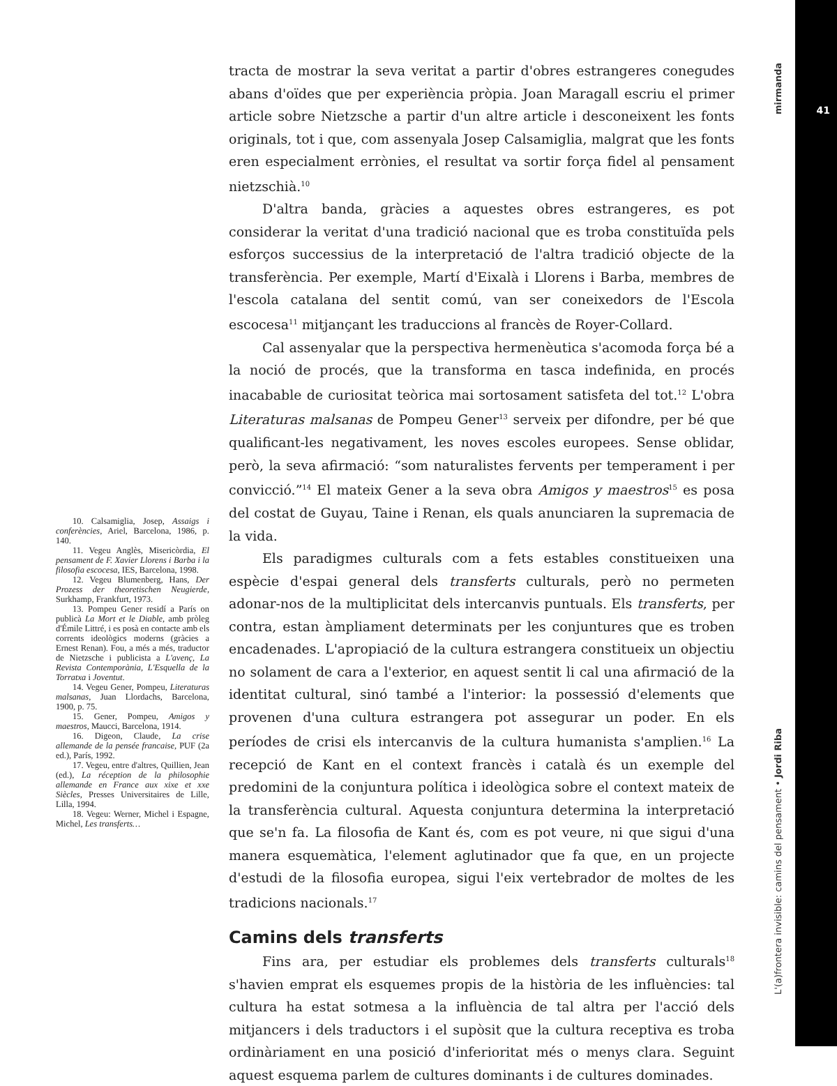41
mirmanda
L'(a)frontera invisible: camins del pensament • Jordi Riba
10. Calsamiglia, Josep, Assaigs i conferències, Ariel, Barcelona, 1986, p. 140.
11. Vegeu Anglès, Misericòrdia, El pensament de F. Xavier Llorens i Barba i la filosofia escocesa, IES, Barcelona, 1998.
12. Vegeu Blumenberg, Hans, Der Prozess der theoretischen Neugierde, Surkhamp, Frankfurt, 1973.
13. Pompeu Gener residí a París on publicà La Mort et le Diable, amb pròleg d'Émile Littré, i es posà en contacte amb els corrents ideològics moderns (gràcies a Ernest Renan). Fou, a més a més, traductor de Nietzsche i publicista a L'avenç, La Revista Contemporània, L'Esquella de la Torratxa i Joventut.
14. Vegeu Gener, Pompeu, Literaturas malsanas, Juan Llordachs, Barcelona, 1900, p. 75.
15. Gener, Pompeu, Amigos y maestros, Maucci, Barcelona, 1914.
16. Digeon, Claude, La crise allemande de la pensée francaise, PUF (2a ed.), París, 1992.
17. Vegeu, entre d'altres, Quillien, Jean (ed.), La réception de la philosophie allemande en France aux xixe et xxe Siècles, Presses Universitaires de Lille, Lilla, 1994.
18. Vegeu: Werner, Michel i Espagne, Michel, Les transferts…
tracta de mostrar la seva veritat a partir d'obres estrangeres conegudes abans d'oïdes que per experiència pròpia. Joan Maragall escriu el primer article sobre Nietzsche a partir d'un altre article i desconeixent les fonts originals, tot i que, com assenyala Josep Calsamiglia, malgrat que les fonts eren especialment errònies, el resultat va sortir força fidel al pensament nietzschià.<sup>10</sup>
D'altra banda, gràcies a aquestes obres estrangeres, es pot considerar la veritat d'una tradició nacional que es troba constituïda pels esforços successius de la interpretació de l'altra tradició objecte de la transferència. Per exemple, Martí d'Eixalà i Llorens i Barba, membres de l'escola catalana del sentit comú, van ser coneixedors de l'Escola escocesa<sup>11</sup> mitjançant les traduccions al francès de Royer-Collard.
Cal assenyalar que la perspectiva hermenèutica s'acomoda força bé a la noció de procés, que la transforma en tasca indefinida, en procés inacabable de curiositat teòrica mai sortosament satisfeta del tot.<sup>12</sup> L'obra Literaturas malsanas de Pompeu Gener<sup>13</sup> serveix per difondre, per bé que qualificant-les negativament, les noves escoles europees. Sense oblidar, però, la seva afirmació: “som naturalistes fervents per temperament i per convicció.”<sup>14</sup> El mateix Gener a la seva obra Amigos y maestros<sup>15</sup> es posa del costat de Guyau, Taine i Renan, els quals anunciaren la supremacia de la vida.
Els paradigmes culturals com a fets estables constitueixen una espècie d'espai general dels transferts culturals, però no permeten adonar-nos de la multiplicitat dels intercanvis puntuals. Els transferts, per contra, estan àmpliament determinats per les conjuntures que es troben encadenades. L'apropiació de la cultura estrangera constitueix un objectiu no solament de cara a l'exterior, en aquest sentit li cal una afirmació de la identitat cultural, sinó també a l'interior: la possessió d'elements que provenen d'una cultura estrangera pot assegurar un poder. En els períodes de crisi els intercanvis de la cultura humanista s'amplien.<sup>16</sup> La recepció de Kant en el context francès i català és un exemple del predomini de la conjuntura política i ideològica sobre el context mateix de la transferència cultural. Aquesta conjuntura determina la interpretació que se'n fa. La filosofia de Kant és, com es pot veure, ni que sigui d'una manera esquemàtica, l'element aglutinador que fa que, en un projecte d'estudi de la filosofia europea, sigui l'eix vertebrador de moltes de les tradicions nacionals.<sup>17</sup>
Camins dels transferts
Fins ara, per estudiar els problemes dels transferts culturals<sup>18</sup> s'havien emprat els esquemes propis de la història de les influències: tal cultura ha estat sotmesa a la influència de tal altra per l'acció dels mitjancers i dels traductors i el supòsit que la cultura receptiva es troba ordinàriament en una posició d'inferioritat més o menys clara. Seguint aquest esquema parlem de cultures dominants i de cultures dominades.